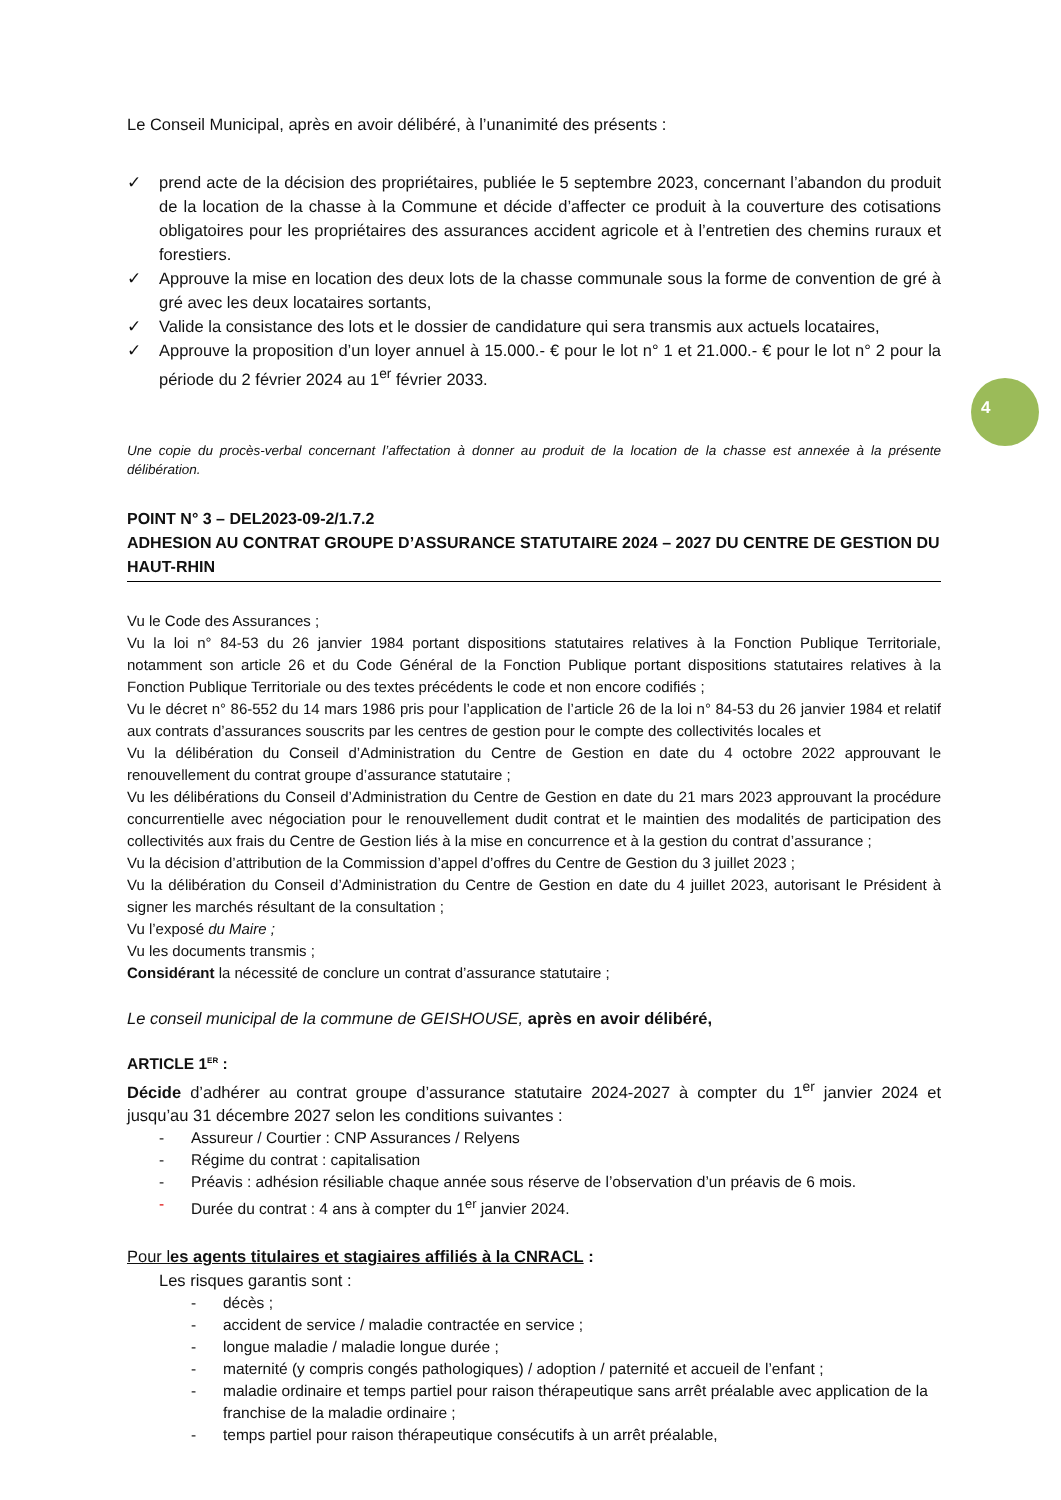4
Le Conseil Municipal, après en avoir délibéré, à l’unanimité des présents :
✓ prend acte de la décision des propriétaires, publiée le 5 septembre 2023, concernant l’abandon du produit de la location de la chasse à la Commune et décide d’affecter ce produit à la couverture des cotisations obligatoires pour les propriétaires des assurances accident agricole et à l’entretien des chemins ruraux et forestiers.
✓ Approuve la mise en location des deux lots de la chasse communale sous la forme de convention de gré à gré avec les deux locataires sortants,
✓ Valide la consistance des lots et le dossier de candidature qui sera transmis aux actuels locataires,
✓ Approuve la proposition d’un loyer annuel à 15.000.- € pour le lot n° 1 et 21.000.- € pour le lot n° 2 pour la période du 2 février 2024 au 1<sup>er</sup> février 2033.
Une copie du procès-verbal concernant l’affectation à donner au produit de la location de la chasse est annexée à la présente délibération.
POINT N° 3 – DEL2023-09-2/1.7.2
ADHESION AU CONTRAT GROUPE D’ASSURANCE STATUTAIRE 2024 – 2027 DU CENTRE DE GESTION DU HAUT-RHIN
Vu le Code des Assurances ;
Vu la loi n° 84-53 du 26 janvier 1984 portant dispositions statutaires relatives à la Fonction Publique Territoriale, notamment son article 26 et du Code Général de la Fonction Publique portant dispositions statutaires relatives à la Fonction Publique Territoriale ou des textes précédents le code et non encore codifiés ;
Vu le décret n° 86-552 du 14 mars 1986 pris pour l’application de l’article 26 de la loi n° 84-53 du 26 janvier 1984 et relatif aux contrats d’assurances souscrits par les centres de gestion pour le compte des collectivités locales et
Vu la délibération du Conseil d’Administration du Centre de Gestion en date du 4 octobre 2022 approuvant le renouvellement du contrat groupe d’assurance statutaire ;
Vu les délibérations du Conseil d’Administration du Centre de Gestion en date du 21 mars 2023 approuvant la procédure concurrentielle avec négociation pour le renouvellement dudit contrat et le maintien des modalités de participation des collectivités aux frais du Centre de Gestion liés à la mise en concurrence et à la gestion du contrat d’assurance ;
Vu la décision d’attribution de la Commission d’appel d’offres du Centre de Gestion du 3 juillet 2023 ;
Vu la délibération du Conseil d’Administration du Centre de Gestion en date du 4 juillet 2023, autorisant le Président à signer les marchés résultant de la consultation ;
Vu l’exposé du Maire ;
Vu les documents transmis ;
Considérant la nécessité de conclure un contrat d’assurance statutaire ;
Le conseil municipal de la commune de GEISHOUSE, après en avoir délibéré,
ARTICLE 1<sup>ER</sup> :
Décide d’adhérer au contrat groupe d’assurance statutaire 2024-2027 à compter du 1<sup>er</sup> janvier 2024 et jusqu’au 31 décembre 2027 selon les conditions suivantes :
- Assureur / Courtier : CNP Assurances / Relyens
- Régime du contrat : capitalisation
- Préavis : adhésion résiliable chaque année sous réserve de l’observation d’un préavis de 6 mois.
- Durée du contrat : 4 ans à compter du 1<sup>er</sup> janvier 2024.
Pour les agents titulaires et stagiaires affiliés à la CNRACL :
Les risques garantis sont :
- décès ;
- accident de service / maladie contractée en service ;
- longue maladie / maladie longue durée ;
- maternité (y compris congés pathologiques) / adoption / paternité et accueil de l’enfant ;
- maladie ordinaire et temps partiel pour raison thérapeutique sans arrêt préalable avec application de la franchise de la maladie ordinaire ;
- temps partiel pour raison thérapeutique consécutifs à un arrêt préalable,